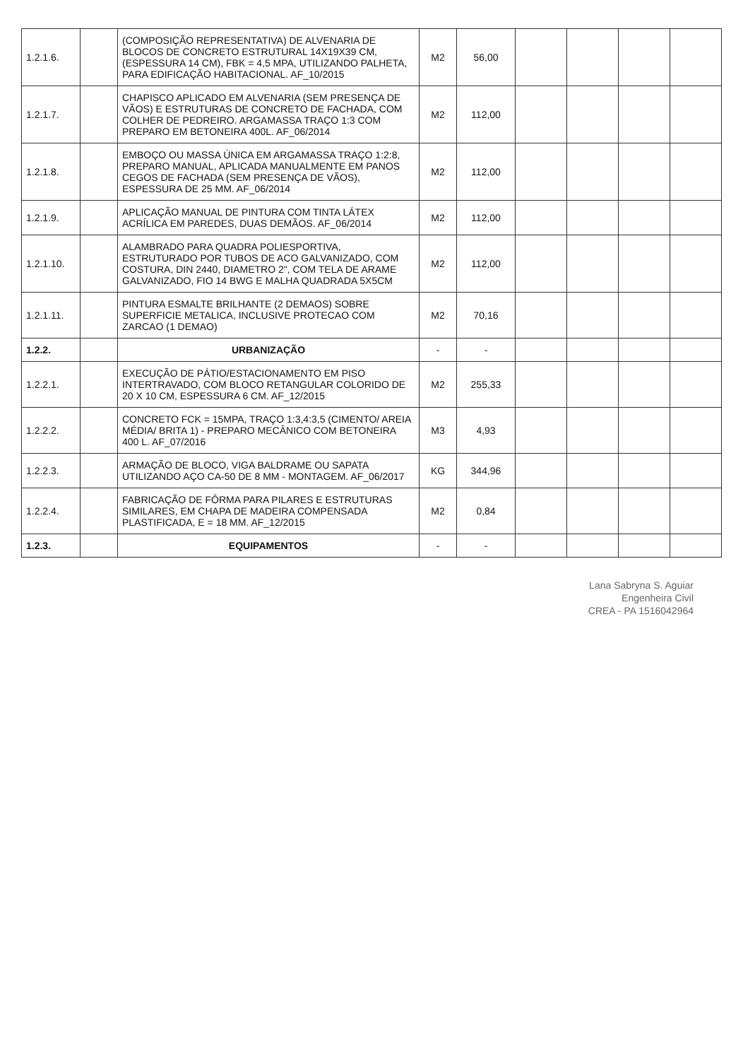| 1.2.1.6. | | (COMPOSIÇÃO REPRESENTATIVA) DE ALVENARIA DE BLOCOS DE CONCRETO ESTRUTURAL 14X19X39 CM, (ESPESSURA 14 CM), FBK = 4,5 MPA, UTILIZANDO PALHETA, PARA EDIFICAÇÃO HABITACIONAL. AF_10/2015 | M2 | 56,00 | | | | |
| 1.2.1.7. | | CHAPISCO APLICADO EM ALVENARIA (SEM PRESENÇA DE VÃOS) E ESTRUTURAS DE CONCRETO DE FACHADA, COM COLHER DE PEDREIRO. ARGAMASSA TRAÇO 1:3 COM PREPARO EM BETONEIRA 400L. AF_06/2014 | M2 | 112,00 | | | | |
| 1.2.1.8. | | EMBOÇO OU MASSA ÚNICA EM ARGAMASSA TRAÇO 1:2:8, PREPARO MANUAL, APLICADA MANUALMENTE EM PANOS CEGOS DE FACHADA (SEM PRESENÇA DE VÃOS), ESPESSURA DE 25 MM. AF_06/2014 | M2 | 112,00 | | | | |
| 1.2.1.9. | | APLICAÇÃO MANUAL DE PINTURA COM TINTA LÁTEX ACRÍLICA EM PAREDES, DUAS DEMÃOS. AF_06/2014 | M2 | 112,00 | | | | |
| 1.2.1.10. | | ALAMBRADO PARA QUADRA POLIESPORTIVA, ESTRUTURADO POR TUBOS DE ACO GALVANIZADO, COM COSTURA, DIN 2440, DIAMETRO 2", COM TELA DE ARAME GALVANIZADO, FIO 14 BWG E MALHA QUADRADA 5X5CM | M2 | 112,00 | | | | |
| 1.2.1.11. | | PINTURA ESMALTE BRILHANTE (2 DEMAOS) SOBRE SUPERFICIE METALICA, INCLUSIVE PROTECAO COM ZARCAO (1 DEMAO) | M2 | 70,16 | | | | |
| 1.2.2. | | URBANIZAÇÃO | - | - | | | | |
| 1.2.2.1. | | EXECUÇÃO DE PÁTIO/ESTACIONAMENTO EM PISO INTERTRAVADO, COM BLOCO RETANGULAR COLORIDO DE 20 X 10 CM, ESPESSURA 6 CM. AF_12/2015 | M2 | 255,33 | | | | |
| 1.2.2.2. | | CONCRETO FCK = 15MPA, TRAÇO 1:3,4:3,5 (CIMENTO/ AREIA MÉDIA/ BRITA 1) - PREPARO MECÂNICO COM BETONEIRA 400 L. AF_07/2016 | M3 | 4,93 | | | | |
| 1.2.2.3. | | ARMAÇÃO DE BLOCO, VIGA BALDRAME OU SAPATA UTILIZANDO AÇO CA-50 DE 8 MM - MONTAGEM. AF_06/2017 | KG | 344,96 | | | | |
| 1.2.2.4. | | FABRICAÇÃO DE FÔRMA PARA PILARES E ESTRUTURAS SIMILARES, EM CHAPA DE MADEIRA COMPENSADA PLASTIFICADA, E = 18 MM. AF_12/2015 | M2 | 0,84 | | | | |
| 1.2.3. | | EQUIPAMENTOS | - | - | | | | |
Lana Sabryna S. Aguiar
Engenheira Civil
CREA - PA 1516042964